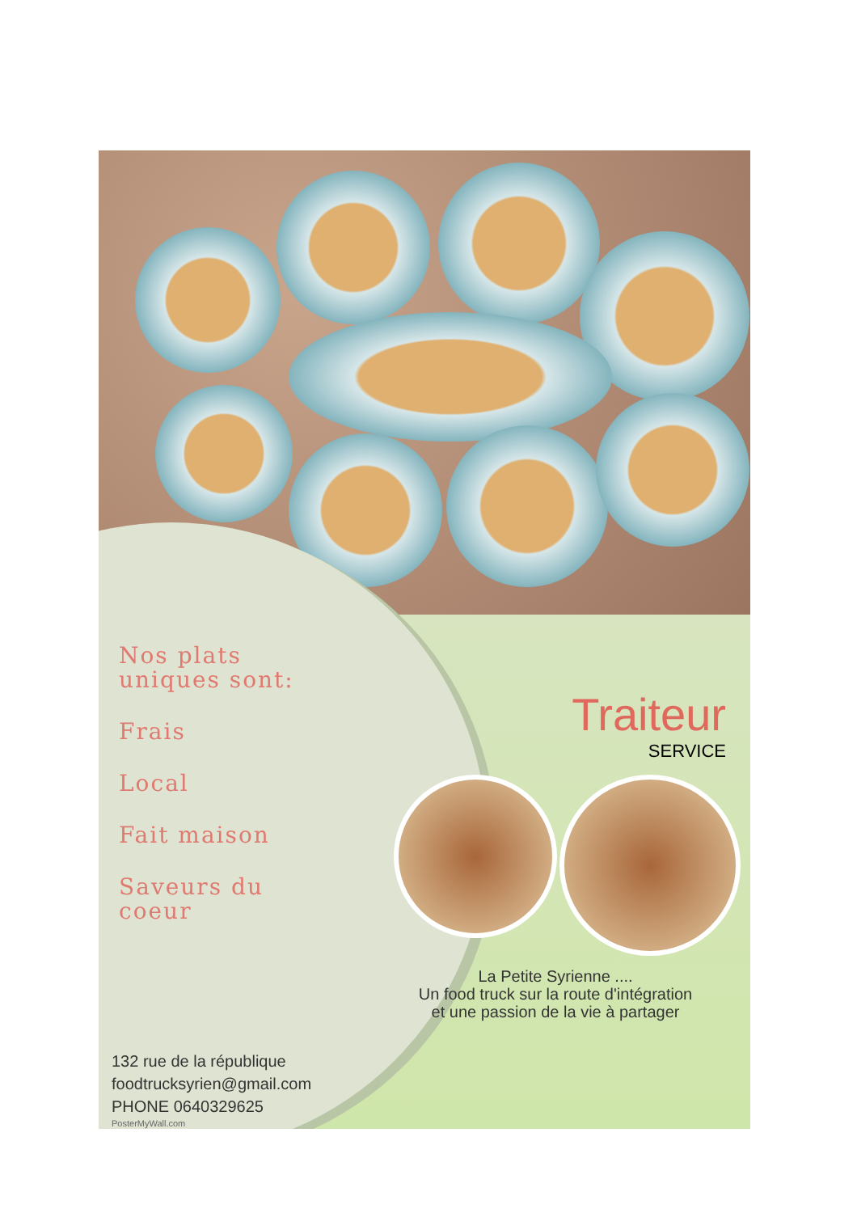Nos plats
uniques sont:
Frais
Local
Fait maison
Saveurs du
coeur
Traiteur
SERVICE
La Petite Syrienne ....
Un food truck sur la route d'intégration
et une passion de la vie à partager
132 rue de la république
foodtrucksyrien@gmail.com
PHONE 0640329625
PosterMyWall.com